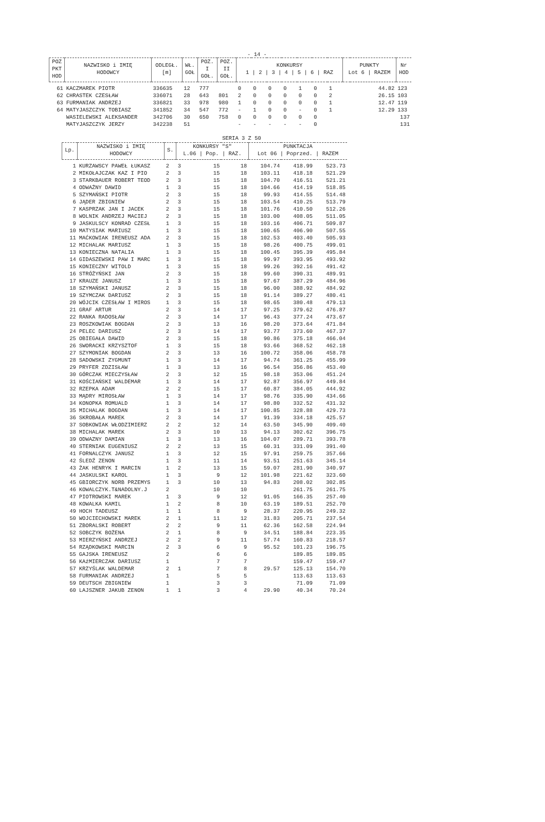- 14 -
| POZ PKT HOD | NAZWISKO i IMIĘ HODOWCY | ODLEGŁ. [m] | WŁ. GOŁ | POZ. I GOŁ. | POZ. II GOŁ. | KONKURSY 1 / 2 / 3 / 4 / 5 / 6 / RAZ | | | | | | | PUNKTY Lot 6 / RAZEM | | Nr HOD |
| --- | --- | --- | --- | --- | --- | --- | --- | --- | --- | --- | --- | --- | --- | --- | --- |
| 61 | KACZMAREK PIOTR | 336635 | 12 | 777 | | 0 | 0 | 0 | 0 | 1 | 0 | 1 | | 44.82 | 123 |
| 62 | CHRASTEK CZESŁAW | 336071 | 28 | 643 | 801 | 2 | 0 | 0 | 0 | 0 | 0 | 2 | | 26.15 | 103 |
| 63 | FURMANIAK ANDRZEJ | 336821 | 33 | 978 | 980 | 1 | 0 | 0 | 0 | 0 | 0 | 1 | | 12.47 | 119 |
| 64 | MATYJASZCZYK TOBIASZ | 341852 | 34 | 547 | 772 | - | 1 | 0 | 0 | - | 0 | 1 | | 12.29 | 133 |
| | WASIELEWSKI ALEKSANDER | 342706 | 30 | 650 | 758 | 0 | 0 | 0 | 0 | 0 | 0 | | | | 137 |
| | MATYJASZCZYK JERZY | 342238 | 51 | | | - | - | - | - | - | 0 | | | | 131 |
SERIA 3 Z 50
| Lp. | NAZWISKO i IMIĘ HODOWCY | S. | KONKURSY "S" L.06 / Pop. / RAZ. | | | PUNKTACJA Lot 06 / Poprzed. / RAZEM | | |
| --- | --- | --- | --- | --- | --- | --- | --- | --- |
| 1 | KURZAWSCY PAWEŁ ŁUKASZ | 2 | 3 | 15 | 18 | 104.74 | 418.99 | 523.73 |
| 2 | MIKOŁAJCZAK KAZ I PIO | 2 | 3 | 15 | 18 | 103.11 | 418.18 | 521.29 |
| 3 | STARKBAUER ROBERT TEOD | 2 | 3 | 15 | 18 | 104.70 | 416.51 | 521.21 |
| 4 | ODWAŻNY DAWID | 1 | 3 | 15 | 18 | 104.66 | 414.19 | 518.85 |
| 5 | SZYMAŃSKI PIOTR | 2 | 3 | 15 | 18 | 99.93 | 414.55 | 514.48 |
| 6 | JĄDER ZBIGNIEW | 2 | 3 | 15 | 18 | 103.54 | 410.25 | 513.79 |
| 7 | KASPRZAK JAN I JACEK | 2 | 3 | 15 | 18 | 101.76 | 410.50 | 512.26 |
| 8 | WOLNIK ANDRZEJ MACIEJ | 2 | 3 | 15 | 18 | 103.00 | 408.05 | 511.05 |
| 9 | JASKULSCY KONRAD CZESŁ | 1 | 3 | 15 | 18 | 103.16 | 406.71 | 509.87 |
| 10 | MATYSIAK MARIUSZ | 1 | 3 | 15 | 18 | 100.65 | 406.90 | 507.55 |
| 11 | MAĆKOWIAK IRENEUSZ ADA | 2 | 3 | 15 | 18 | 102.53 | 403.40 | 505.93 |
| 12 | MICHALAK MARIUSZ | 1 | 3 | 15 | 18 | 98.26 | 400.75 | 499.01 |
| 13 | KONIECZNA NATALIA | 1 | 3 | 15 | 18 | 100.45 | 395.39 | 495.84 |
| 14 | GIDASZEWSKI PAW I MARC | 1 | 3 | 15 | 18 | 99.97 | 393.95 | 493.92 |
| 15 | KONIECZNY WITOLD | 1 | 3 | 15 | 18 | 99.26 | 392.16 | 491.42 |
| 16 | STRÓŻYŃSKI JAN | 2 | 3 | 15 | 18 | 99.60 | 390.31 | 489.91 |
| 17 | KRAUZE JANUSZ | 1 | 3 | 15 | 18 | 97.67 | 387.29 | 484.96 |
| 18 | SZYMAŃSKI JANUSZ | 2 | 3 | 15 | 18 | 96.00 | 388.92 | 484.92 |
| 19 | SZYMCZAK DARIUSZ | 2 | 3 | 15 | 18 | 91.14 | 389.27 | 480.41 |
| 20 | WÓJCIK CZESŁAW I MIROS | 1 | 3 | 15 | 18 | 98.65 | 380.48 | 479.13 |
| 21 | GRAF ARTUR | 2 | 3 | 14 | 17 | 97.25 | 379.62 | 476.87 |
| 22 | RANKA RADOSŁAW | 2 | 3 | 14 | 17 | 96.43 | 377.24 | 473.67 |
| 23 | ROSZKOWIAK BOGDAN | 2 | 3 | 13 | 16 | 98.20 | 373.64 | 471.84 |
| 24 | PELEC DARIUSZ | 2 | 3 | 14 | 17 | 93.77 | 373.60 | 467.37 |
| 25 | OBIEGAŁA DAWID | 2 | 3 | 15 | 18 | 90.86 | 375.18 | 466.04 |
| 26 | SWORACKI KRZYSZTOF | 1 | 3 | 15 | 18 | 93.66 | 368.52 | 462.18 |
| 27 | SZYMONIAK BOGDAN | 2 | 3 | 13 | 16 | 100.72 | 358.06 | 458.78 |
| 28 | SADOWSKI ZYGMUNT | 1 | 3 | 14 | 17 | 94.74 | 361.25 | 455.99 |
| 29 | PRYFER ZDZISŁAW | 1 | 3 | 13 | 16 | 96.54 | 356.86 | 453.40 |
| 30 | GÓRCZAK MIECZYSŁAW | 2 | 3 | 12 | 15 | 98.18 | 353.06 | 451.24 |
| 31 | KOŚCIAŃSKI WALDEMAR | 1 | 3 | 14 | 17 | 92.87 | 356.97 | 449.84 |
| 32 | RZEPKA ADAM | 2 | 2 | 15 | 17 | 60.87 | 384.05 | 444.92 |
| 33 | MĄDRY MIROSŁAW | 1 | 3 | 14 | 17 | 98.76 | 335.90 | 434.66 |
| 34 | KONOPKA ROMUALD | 1 | 3 | 14 | 17 | 98.80 | 332.52 | 431.32 |
| 35 | MICHALAK BOGDAN | 1 | 3 | 14 | 17 | 100.85 | 328.88 | 429.73 |
| 36 | SKROBAŁA MAREK | 2 | 3 | 14 | 17 | 91.39 | 334.18 | 425.57 |
| 37 | SOBKOWIAK WŁODZIMIERZ | 2 | 2 | 12 | 14 | 63.50 | 345.90 | 409.40 |
| 38 | MICHALAK MAREK | 2 | 3 | 10 | 13 | 94.13 | 302.62 | 396.75 |
| 39 | ODWAZNY DAMIAN | 1 | 3 | 13 | 16 | 104.07 | 289.71 | 393.78 |
| 40 | STERNIAK EUGENIUSZ | 2 | 2 | 13 | 15 | 60.31 | 331.09 | 391.40 |
| 41 | FORNALCZYK JANUSZ | 1 | 3 | 12 | 15 | 97.91 | 259.75 | 357.66 |
| 42 | ŚLEDŹ ZENON | 1 | 3 | 11 | 14 | 93.51 | 251.63 | 345.14 |
| 43 | ŻAK HENRYK I MARCIN | 1 | 2 | 13 | 15 | 59.07 | 281.90 | 340.97 |
| 44 | JASKULSKI KAROL | 1 | 3 | 9 | 12 | 101.98 | 221.62 | 323.60 |
| 45 | GBIORCZYK NORB PRZEMYS | 1 | 3 | 10 | 13 | 94.83 | 208.02 | 302.85 |
| 46 | KOWALCZYK.T&NADOLNY.J | 2 | | 10 | 10 | | 261.75 | 261.75 |
| 47 | PIOTROWSKI MAREK | 1 | 3 | 9 | 12 | 91.05 | 166.35 | 257.40 |
| 48 | KOWALKA KAMIL | 1 | 2 | 8 | 10 | 63.19 | 189.51 | 252.70 |
| 49 | HOCH TADEUSZ | 1 | 1 | 8 | 9 | 28.37 | 220.95 | 249.32 |
| 50 | WOJCIECHOWSKI MAREK | 2 | 1 | 11 | 12 | 31.83 | 205.71 | 237.54 |
| 51 | ZBORALSKI ROBERT | 2 | 2 | 9 | 11 | 62.36 | 162.58 | 224.94 |
| 52 | SOBCZYK BOŻENA | 2 | 1 | 8 | 9 | 34.51 | 188.84 | 223.35 |
| 53 | MIERZYŃSKI ANDRZEJ | 2 | 2 | 9 | 11 | 57.74 | 160.83 | 218.57 |
| 54 | RZĄDKOWSKI MARCIN | 2 | 3 | 6 | 9 | 95.52 | 101.23 | 196.75 |
| 55 | GAJSKA IRENEUSZ | 2 | | 6 | 6 | | 189.85 | 189.85 |
| 56 | KAźMIERCZAK DARIUSZ | 1 | | 7 | 7 | | 159.47 | 159.47 |
| 57 | KRZYŚLAK WALDEMAR | 2 | 1 | 7 | 8 | 29.57 | 125.13 | 154.70 |
| 58 | FURMANIAK ANDRZEJ | 1 | | 5 | 5 | | 113.63 | 113.63 |
| 59 | DEUTSCH ZBIGNIEW | 1 | | 3 | 3 | | 71.09 | 71.09 |
| 60 | LAJSZNER JAKUB ZENON | 1 | 1 | 3 | 4 | 29.90 | 40.34 | 70.24 |